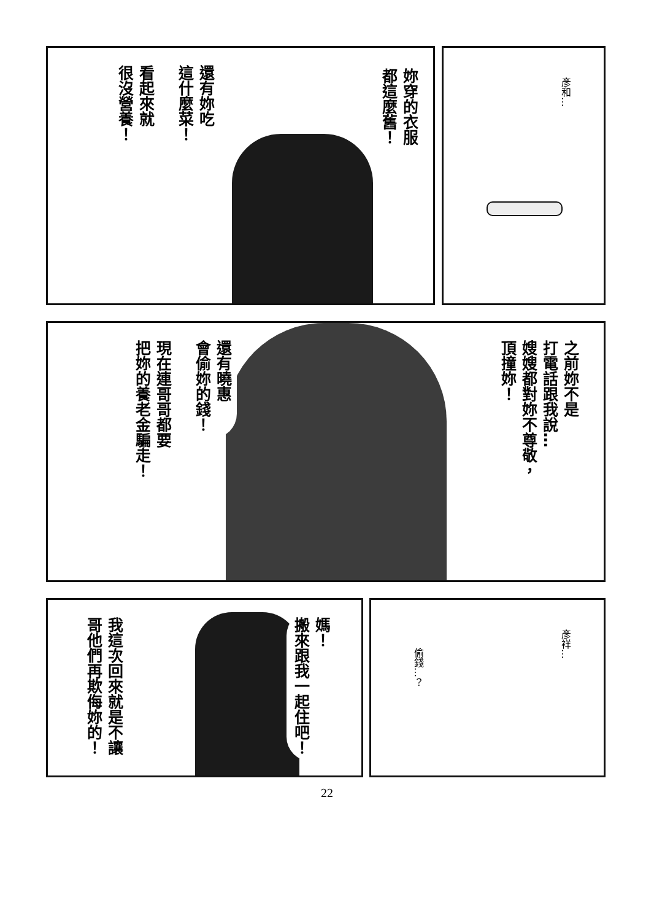彥和…
妳穿的衣服
都這麼舊！
還有妳吃
這什麼菜！
看起來就
很沒營養！
之前妳不是
打電話跟我說…
嫂嫂都對妳不尊敬，
頂撞妳！
還有曉惠
會偷妳的錢！
現在連哥哥都要
把妳的養老金騙走！
彥祥…
偷錢…？
媽！
搬來跟我一起住吧！
我這次回來就是不讓
哥他們再欺侮妳的！
22